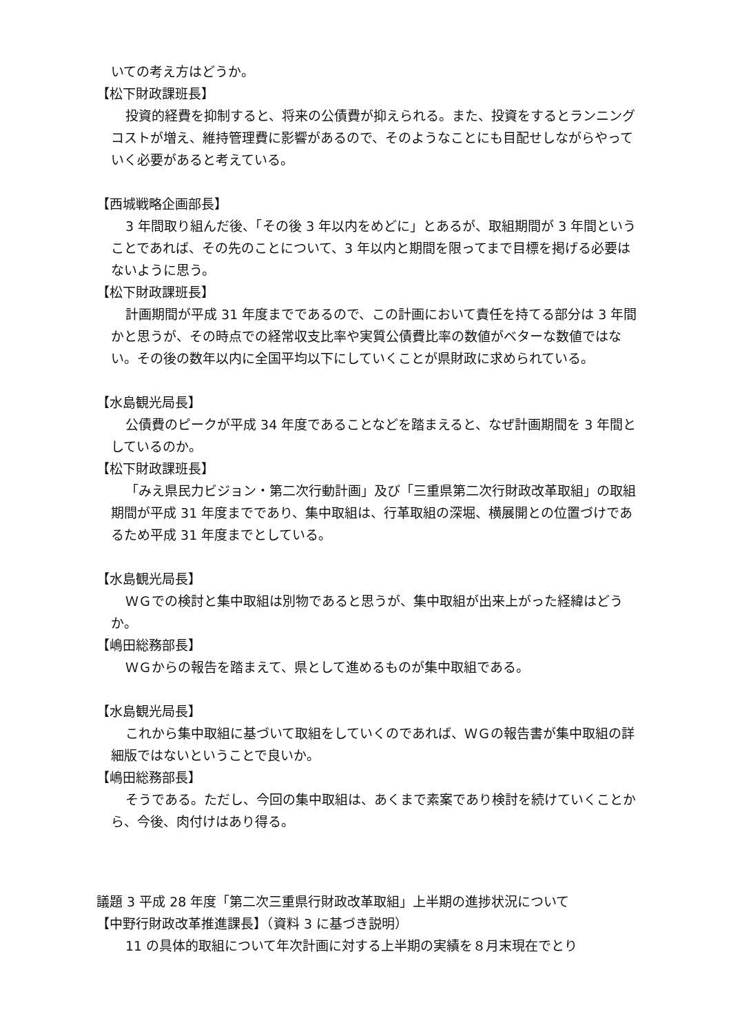いての考え方はどうか。
【松下財政課班長】
投資的経費を抑制すると、将来の公債費が抑えられる。また、投資をするとランニングコストが増え、維持管理費に影響があるので、そのようなことにも目配せしながらやっていく必要があると考えている。
【西城戦略企画部長】
3 年間取り組んだ後、「その後 3 年以内をめどに」とあるが、取組期間が 3 年間ということであれば、その先のことについて、3 年以内と期間を限ってまで目標を掲げる必要はないように思う。
【松下財政課班長】
計画期間が平成 31 年度までであるので、この計画において責任を持てる部分は 3 年間かと思うが、その時点での経常収支比率や実質公債費比率の数値がベターな数値ではない。その後の数年以内に全国平均以下にしていくことが県財政に求められている。
【水島観光局長】
公債費のピークが平成 34 年度であることなどを踏まえると、なぜ計画期間を 3 年間としているのか。
【松下財政課班長】
「みえ県民力ビジョン・第二次行動計画」及び「三重県第二次行財政改革取組」の取組期間が平成 31 年度までであり、集中取組は、行革取組の深堀、横展開との位置づけであるため平成 31 年度までとしている。
【水島観光局長】
ＷＧでの検討と集中取組は別物であると思うが、集中取組が出来上がった経緯はどうか。
【嶋田総務部長】
ＷＧからの報告を踏まえて、県として進めるものが集中取組である。
【水島観光局長】
これから集中取組に基づいて取組をしていくのであれば、ＷＧの報告書が集中取組の詳細版ではないということで良いか。
【嶋田総務部長】
そうである。ただし、今回の集中取組は、あくまで素案であり検討を続けていくことから、今後、肉付けはあり得る。
議題 3 平成 28 年度「第二次三重県行財政改革取組」上半期の進捗状況について
【中野行財政改革推進課長】（資料 3 に基づき説明）
11 の具体的取組について年次計画に対する上半期の実績を８月末現在でとり